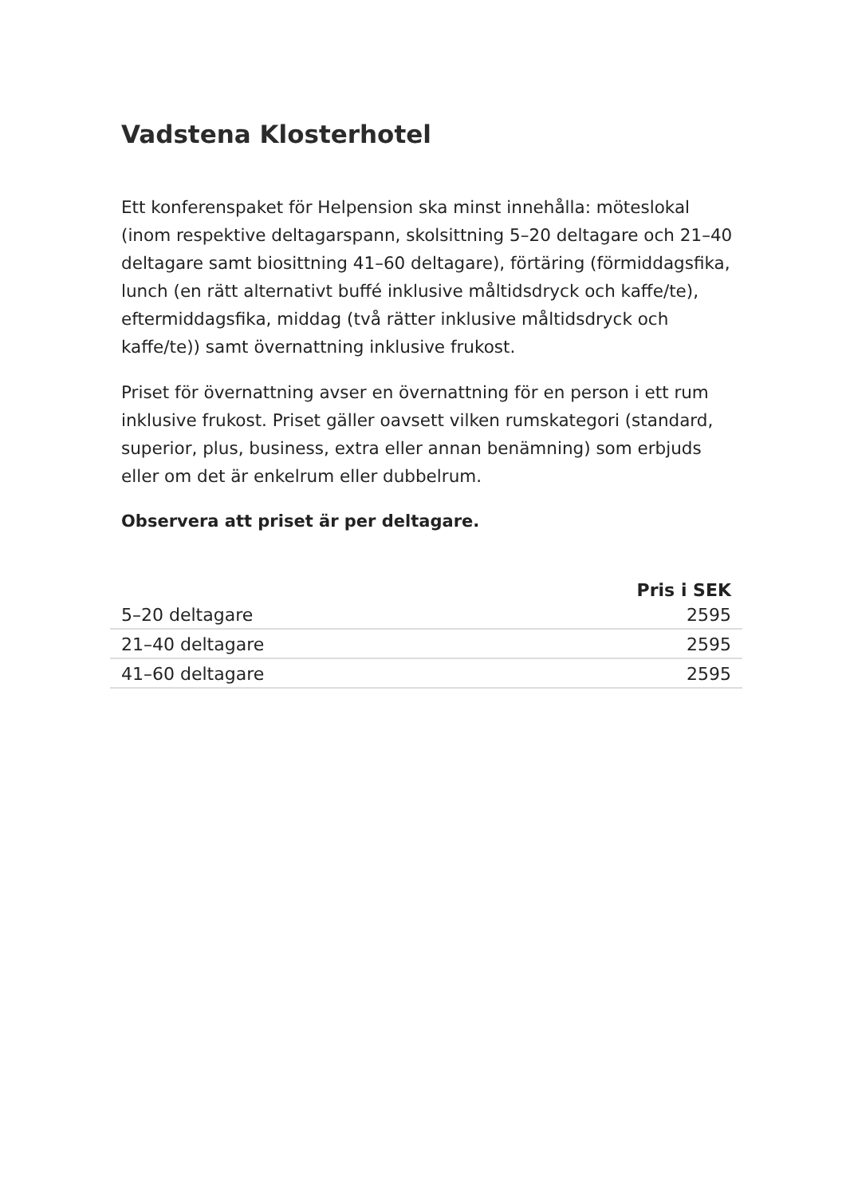Vadstena Klosterhotel
Ett konferenspaket för Helpension ska minst innehålla: möteslokal (inom respektive deltagarspann, skolsittning 5–20 deltagare och 21–40 deltagare samt biosittning 41–60 deltagare), förtäring (förmiddagsfika, lunch (en rätt alternativt buffé inklusive måltidsdryck och kaffe/te), eftermiddagsfika, middag (två rätter inklusive måltidsdryck och kaffe/te)) samt övernattning inklusive frukost.
Priset för övernattning avser en övernattning för en person i ett rum inklusive frukost. Priset gäller oavsett vilken rumskategori (standard, superior, plus, business, extra eller annan benämning) som erbjuds eller om det är enkelrum eller dubbelrum.
Observera att priset är per deltagare.
| | Pris i SEK |
| --- | --- |
| 5–20 deltagare | 2595 |
| 21–40 deltagare | 2595 |
| 41–60 deltagare | 2595 |